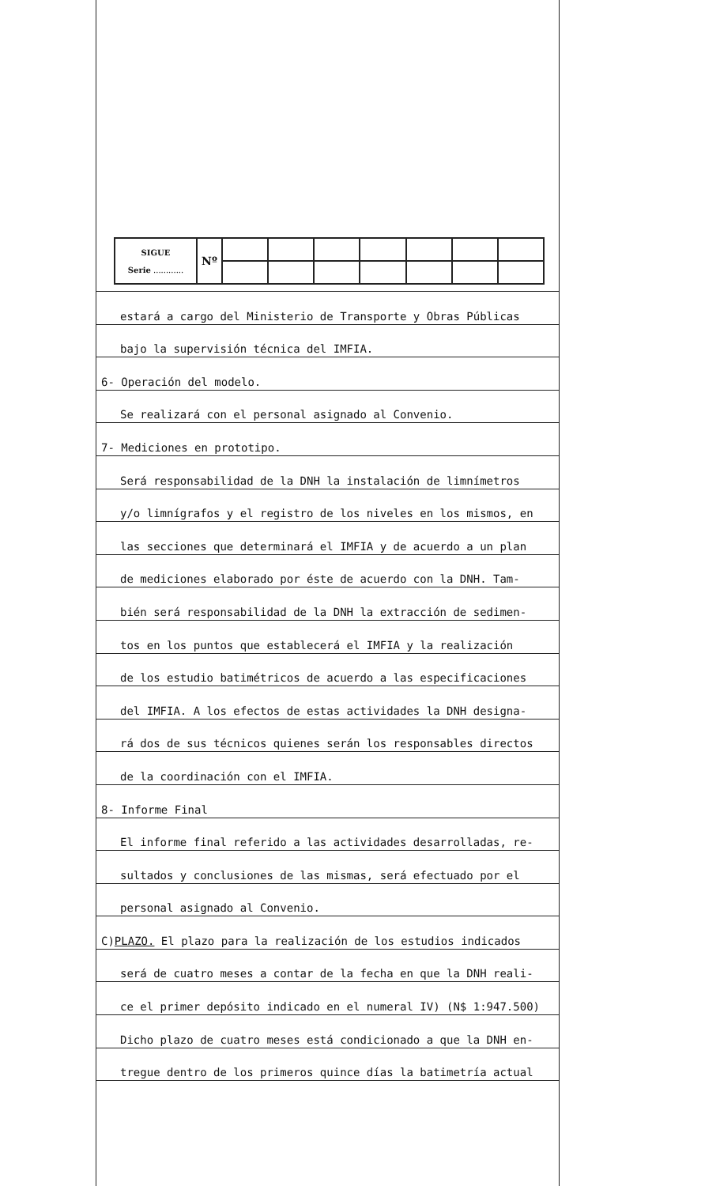| SIGUE Serie ............ | Nº | | | | | | | |
estará a cargo del Ministerio de Transporte y Obras Públicas
bajo la supervisión técnica del IMFIA.
6- Operación del modelo.
Se realizará con el personal asignado al Convenio.
7- Mediciones en prototipo.
Será responsabilidad de la DNH la instalación de limnímetros
y/o limnígrafos y el registro de los niveles en los mismos, en
las secciones que determinará el IMFIA y de acuerdo a un plan
de mediciones elaborado por éste de acuerdo con la DNH. Tam-
bién será responsabilidad de la DNH la extracción de sedimen-
tos en los puntos que establecerá el IMFIA y la realización
de los estudio batimétricos de acuerdo a las especificaciones
del IMFIA. A los efectos de estas actividades la DNH designa-
rá dos de sus técnicos quienes serán los responsables directos
de la coordinación con el IMFIA.
8- Informe Final
El informe final referido a las actividades desarrolladas, re-
sultados y conclusiones de las mismas, será efectuado por el
personal asignado al Convenio.
C) PLAZO. El plazo para la realización de los estudios indicados
será de cuatro meses a contar de la fecha en que la DNH reali-
ce el primer depósito indicado en el numeral IV) (N$ 1:947.500)
Dicho plazo de cuatro meses está condicionado a que la DNH en-
tregue dentro de los primeros quince días la batimetría actual